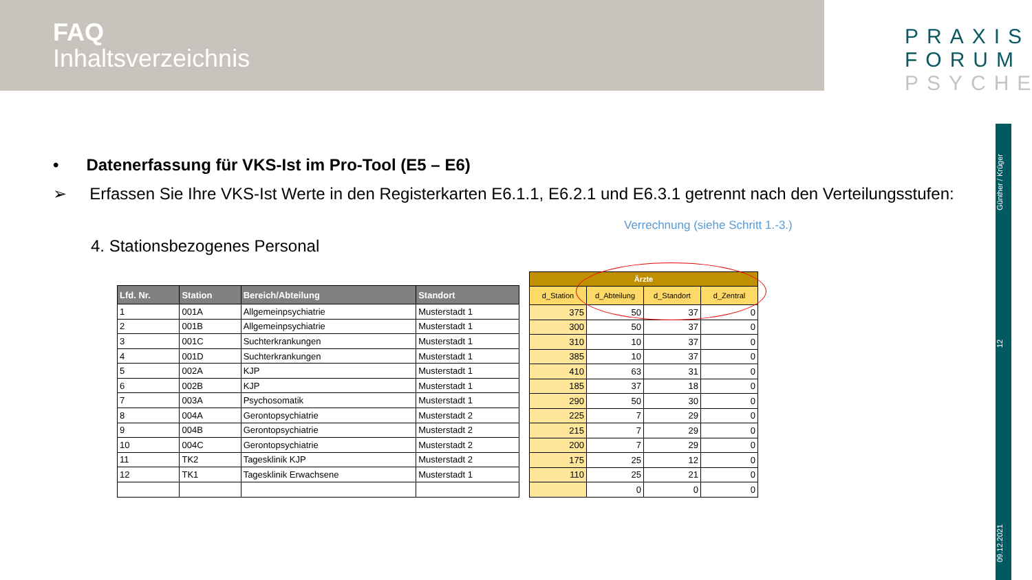FAQ
Inhaltsverzeichnis
PRAXIS
FORUM
PSYCHE
Günther / Krüger
12
09.12.2021
• Datenerfassung für VKS-Ist im Pro-Tool (E5 – E6)
➢ Erfassen Sie Ihre VKS-Ist Werte in den Registerkarten E6.1.1, E6.2.1 und E6.3.1 getrennt nach den Verteilungsstufen:
Verrechnung (siehe Schritt 1.-3.)
4. Stationsbezogenes Personal
| Lfd. Nr. | Station | Bereich/Abteilung | Standort |
| --- | --- | --- | --- |
| 1 | 001A | Allgemeinpsychiatrie | Musterstadt 1 |
| 2 | 001B | Allgemeinpsychiatrie | Musterstadt 1 |
| 3 | 001C | Suchterkrankungen | Musterstadt 1 |
| 4 | 001D | Suchterkrankungen | Musterstadt 1 |
| 5 | 002A | KJP | Musterstadt 1 |
| 6 | 002B | KJP | Musterstadt 1 |
| 7 | 003A | Psychosomatik | Musterstadt 1 |
| 8 | 004A | Gerontopsychiatrie | Musterstadt 2 |
| 9 | 004B | Gerontopsychiatrie | Musterstadt 2 |
| 10 | 004C | Gerontopsychiatrie | Musterstadt 2 |
| 11 | TK2 | Tagesklinik KJP | Musterstadt 2 |
| 12 | TK1 | Tagesklinik Erwachsene | Musterstadt 1 |
| Ärzte | | | |
| --- | --- | --- | --- |
| d_Station | d_Abteilung | d_Standort | d_Zentral |
| 375 | 50 | 37 | 0 |
| 300 | 50 | 37 | 0 |
| 310 | 10 | 37 | 0 |
| 385 | 10 | 37 | 0 |
| 410 | 63 | 31 | 0 |
| 185 | 37 | 18 | 0 |
| 290 | 50 | 30 | 0 |
| 225 | 7 | 29 | 0 |
| 215 | 7 | 29 | 0 |
| 200 | 7 | 29 | 0 |
| 175 | 25 | 12 | 0 |
| 110 | 25 | 21 | 0 |
| | 0 | 0 | 0 |